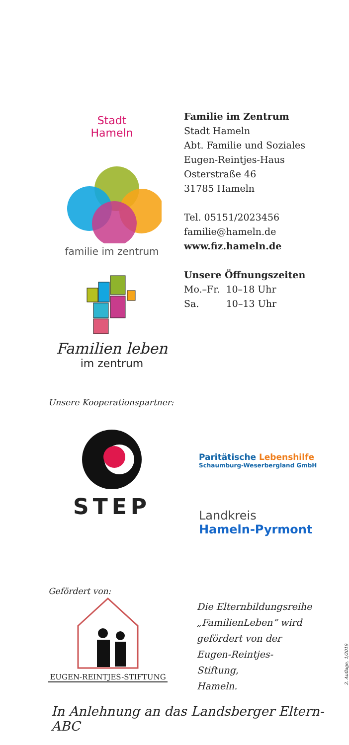Stadt
Hameln
familie im zentrum
Familien leben
im zentrum
Familie im Zentrum
Stadt Hameln
Abt. Familie und Soziales
Eugen-Reintjes-Haus
Osterstraße 46
31785 Hameln
Tel. 05151/2023456
familie@hameln.de
www.fiz.hameln.de
Unsere Öffnungszeiten
Mo.–Fr. 10–18 Uhr
Sa. 10–13 Uhr
Unsere Kooperationspartner:
STEP
Paritätische Lebenshilfe
Schaumburg-Weserbergland GmbH
Landkreis
Hameln-Pyrmont
Gefördert von:
EUGEN-REINTJES-STIFTUNG
Die Elternbildungsreihe
„FamilienLeben“ wird
gefördert von der
Eugen-Reintjes-Stiftung,
Hameln.
3. Auflage, 1/2019
In Anlehnung an das Landsberger Eltern-ABC